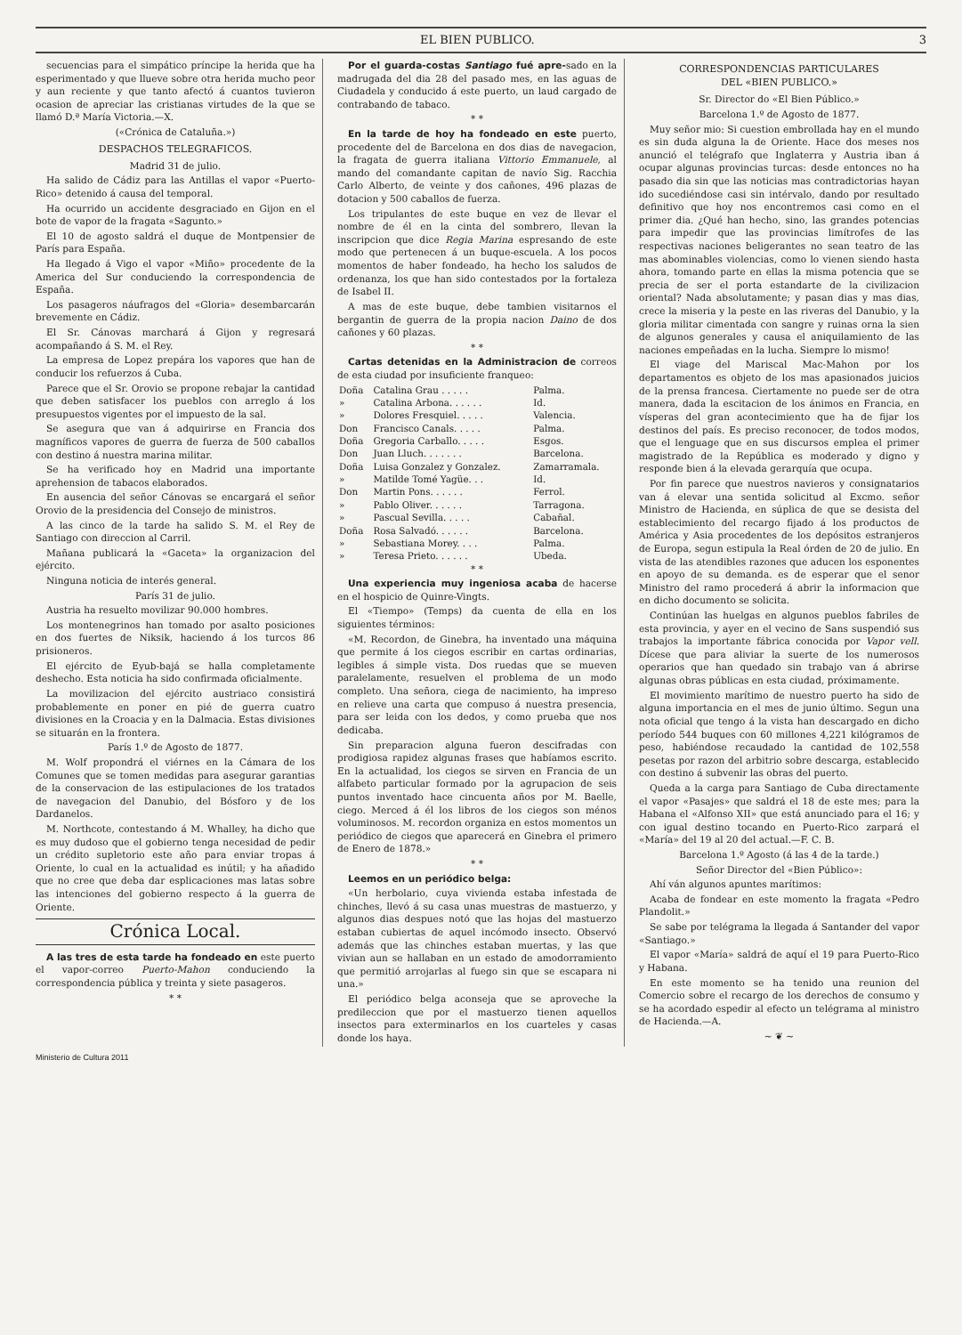EL BIEN PUBLICO. 3
secuencias para el simpático príncipe la herida que ha esperimentado y que llueve sobre otra herida mucho peor y aun reciente y que tanto afectó á cuantos tuvieron ocasion de apreciar las cristianas virtudes de la que se llamó D.ª María Victoria.—X.
(«Crónica de Cataluña.»)
DESPACHOS TELEGRAFICOS.
Madrid 31 de julio.
Ha salido de Cádiz para las Antillas el vapor «Puerto-Rico» detenido á causa del temporal.
Ha ocurrido un accidente desgraciado en Gijon en el bote de vapor de la fragata «Sagunto.»
El 10 de agosto saldrá el duque de Montpensier de París para España.
Ha llegado á Vigo el vapor «Miño» procedente de la America del Sur conduciendo la correspondencia de España.
Los pasageros náufragos del «Gloria» desembarcarán brevemente en Cádiz.
El Sr. Cánovas marchará á Gijon y regresará acompañando á S. M. el Rey.
La empresa de Lopez prepára los vapores que han de conducir los refuerzos á Cuba.
Parece que el Sr. Orovio se propone rebajar la cantidad que deben satisfacer los pueblos con arreglo á los presupuestos vigentes por el impuesto de la sal.
Se asegura que van á adquirirse en Francia dos magníficos vapores de guerra de fuerza de 500 caballos con destino á nuestra marina militar.
Se ha verificado hoy en Madrid una importante aprehension de tabacos elaborados.
En ausencia del señor Cánovas se encargará el señor Orovio de la presidencia del Consejo de ministros.
A las cinco de la tarde ha salido S. M. el Rey de Santiago con direccion al Carril.
Mañana publicará la «Gaceta» la organizacion del ejército.
Ninguna noticia de interés general.
París 31 de julio.
Austria ha resuelto movilizar 90.000 hombres.
Los montenegrinos han tomado por asalto posiciones en dos fuertes de Niksik, haciendo á los turcos 86 prisioneros.
El ejército de Eyub-bajá se halla completamente deshecho. Esta noticia ha sido confirmada oficialmente.
La movilizacion del ejército austriaco consistirá probablemente en poner en pié de guerra cuatro divisiones en la Croacia y en la Dalmacia. Estas divisiones se situarán en la frontera.
París 1.º de Agosto de 1877.
M. Wolf propondrá el viérnes en la Cámara de los Comunes que se tomen medidas para asegurar garantias de la conservacion de las estipulaciones de los tratados de navegacion del Danubio, del Bósforo y de los Dardanelos.
M. Northcote, contestando á M. Whalley, ha dicho que es muy dudoso que el gobierno tenga necesidad de pedir un crédito supletorio este año para enviar tropas á Oriente, lo cual en la actualidad es inútil; y ha añadido que no cree que deba dar esplicaciones mas latas sobre las intenciones del gobierno respecto á la guerra de Oriente.
Crónica Local.
A las tres de esta tarde ha fondeado en este puerto el vapor-correo Puerto-Mahon conduciendo la correspondencia pública y treinta y siete pasageros.
* *
Por el guarda-costas Santiago fué apre-sado en la madrugada del dia 28 del pasado mes, en las aguas de Ciudadela y conducido á este puerto, un laud cargado de contrabando de tabaco.
* *
En la tarde de hoy ha fondeado en este puerto, procedente del de Barcelona en dos dias de navegacion, la fragata de guerra italiana Vittorio Emmanuele, al mando del comandante capitan de navío Sig. Racchia Carlo Alberto, de veinte y dos cañones, 496 plazas de dotacion y 500 caballos de fuerza.
Los tripulantes de este buque en vez de llevar el nombre de él en la cinta del sombrero, llevan la inscripcion que dice Regia Marina espresando de este modo que pertenecen á un buque-escuela. A los pocos momentos de haber fondeado, ha hecho los saludos de ordenanza, los que han sido contestados por la fortaleza de Isabel II.
A mas de este buque, debe tambien visitarnos el bergantin de guerra de la propia nacion Daino de dos cañones y 60 plazas.
* *
Cartas detenidas en la Administracion de correos de esta ciudad por insuficiente franqueo:
| Doña | Catalina Grau . . . . . | Palma. |
| » | Catalina Arbona. . . . . . | Id. |
| » | Dolores Fresquiel. . . . . | Valencia. |
| Don | Francisco Canals. . . . . | Palma. |
| Doña | Gregoria Carballo. . . . . | Esgos. |
| Don | Juan Lluch. . . . . . . | Barcelona. |
| Doña | Luisa Gonzalez y Gonzalez. | Zamarramala. |
| » | Matilde Tomé Yagüe. . . | Id. |
| Don | Martin Pons. . . . . . | Ferrol. |
| » | Pablo Oliver. . . . . . | Tarragona. |
| » | Pascual Sevilla. . . . . | Cabañal. |
| Doña | Rosa Salvadó. . . . . . | Barcelona. |
| » | Sebastiana Morey. . . . | Palma. |
| » | Teresa Prieto. . . . . . | Ubeda. |
* *
Una experiencia muy ingeniosa acaba de hacerse en el hospicio de Quinre-Vingts.
El «Tiempo» (Temps) da cuenta de ella en los siguientes términos:
«M. Recordon, de Ginebra, ha inventado una máquina que permite á los ciegos escribir en cartas ordinarias, legibles á simple vista. Dos ruedas que se mueven paralelamente, resuelven el problema de un modo completo. Una señora, ciega de nacimiento, ha impreso en relieve una carta que compuso á nuestra presencia, para ser leida con los dedos, y como prueba que nos dedicaba.
Sin preparacion alguna fueron descifradas con prodigiosa rapidez algunas frases que habíamos escrito. En la actualidad, los ciegos se sirven en Francia de un alfabeto particular formado por la agrupacion de seis puntos inventado hace cincuenta años por M. Baelle, ciego. Merced á él los libros de los ciegos son ménos voluminosos. M. recordon organiza en estos momentos un periódico de ciegos que aparecerá en Ginebra el primero de Enero de 1878.»
* *
Leemos en un periódico belga:
«Un herbolario, cuya vivienda estaba infestada de chinches, llevó á su casa unas muestras de mastuerzo, y algunos dias despues notó que las hojas del mastuerzo estaban cubiertas de aquel incómodo insecto. Observó además que las chinches estaban muertas, y las que vivian aun se hallaban en un estado de amodorramiento que permitió arrojarlas al fuego sin que se escapara ni una.»
El periódico belga aconseja que se aproveche la predileccion que por el mastuerzo tienen aquellos insectos para exterminarlos en los cuarteles y casas donde los haya.
CORRESPONDENCIAS PARTICULARES
DEL «BIEN PUBLICO.»
Sr. Director do «El Bien Público.»
Barcelona 1.º de Agosto de 1877.
Muy señor mio: Si cuestion embrollada hay en el mundo es sin duda alguna la de Oriente. Hace dos meses nos anunció el telégrafo que Inglaterra y Austria iban á ocupar algunas provincias turcas: desde entonces no ha pasado dia sin que las noticias mas contradictorias hayan ido sucediéndose casi sin intérvalo, dando por resultado definitivo que hoy nos encontremos casi como en el primer dia. ¿Qué han hecho, sino, las grandes potencias para impedir que las provincias limítrofes de las respectivas naciones beligerantes no sean teatro de las mas abominables violencias, como lo vienen siendo hasta ahora, tomando parte en ellas la misma potencia que se precia de ser el porta estandarte de la civilizacion oriental? Nada absolutamente; y pasan dias y mas dias, crece la miseria y la peste en las riveras del Danubio, y la gloria militar cimentada con sangre y ruinas orna la sien de algunos generales y causa el aniquilamiento de las naciones empeñadas en la lucha. Siempre lo mismo!
El viage del Mariscal Mac-Mahon por los departamentos es objeto de los mas apasionados juicios de la prensa francesa. Ciertamente no puede ser de otra manera, dada la escitacion de los ánimos en Francia, en vísperas del gran acontecimiento que ha de fijar los destinos del país. Es preciso reconocer, de todos modos, que el lenguage que en sus discursos emplea el primer magistrado de la República es moderado y digno y responde bien á la elevada gerarquía que ocupa.
Por fin parece que nuestros navieros y consignatarios van á elevar una sentida solicitud al Excmo. señor Ministro de Hacienda, en súplica de que se desista del establecimiento del recargo fijado á los productos de América y Asia procedentes de los depósitos estranjeros de Europa, segun estipula la Real órden de 20 de julio. En vista de las atendibles razones que aducen los esponentes en apoyo de su demanda. es de esperar que el senor Ministro del ramo procederá á abrir la informacion que en dicho documento se solicita.
Continúan las huelgas en algunos pueblos fabriles de esta provincia, y ayer en el vecino de Sans suspendió sus trabajos la importante fábrica conocida por Vapor vell. Dícese que para aliviar la suerte de los numerosos operarios que han quedado sin trabajo van á abrirse algunas obras públicas en esta ciudad, próximamente.
El movimiento marítimo de nuestro puerto ha sido de alguna importancia en el mes de junio último. Segun una nota oficial que tengo á la vista han descargado en dicho período 544 buques con 60 millones 4,221 kilógramos de peso, habiéndose recaudado la cantidad de 102,558 pesetas por razon del arbitrio sobre descarga, establecido con destino á subvenir las obras del puerto.
Queda a la carga para Santiago de Cuba directamente el vapor «Pasajes» que saldrá el 18 de este mes; para la Habana el «Alfonso XII» que está anunciado para el 16; y con igual destino tocando en Puerto-Rico zarpará el «María» del 19 al 20 del actual.—F. C. B.
Barcelona 1.º Agosto (á las 4 de la tarde.)
Señor Director del «Bien Público»:
Ahí ván algunos apuntes marítimos:
Acaba de fondear en este momento la fragata «Pedro Plandolit.»
Se sabe por telégrama la llegada á Santander del vapor «Santiago.»
El vapor «María» saldrá de aquí el 19 para Puerto-Rico y Habana.
En este momento se ha tenido una reunion del Comercio sobre el recargo de los derechos de consumo y se ha acordado espedir al efecto un telégrama al ministro de Hacienda.—A.
~ ❦ ~
Ministerio de Cultura 2011